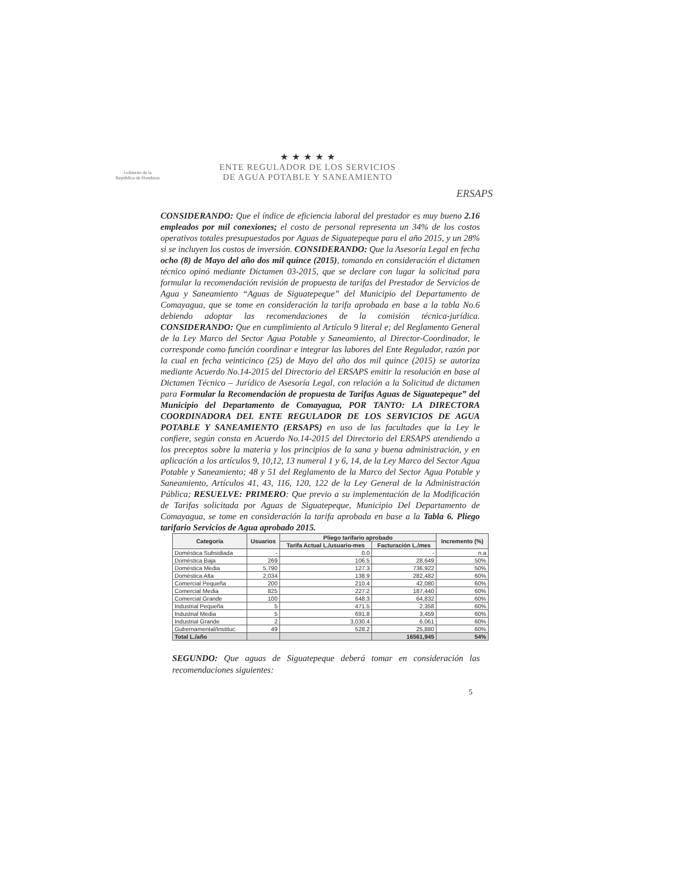Gobierno de la
República de Honduras
★ ★ ★ ★ ★
ENTE REGULADOR DE LOS SERVICIOS
DE AGUA POTABLE Y SANEAMIENTO
ERSAPS
CONSIDERANDO: Que el índice de eficiencia laboral del prestador es muy bueno 2.16 empleados por mil conexiones; el costo de personal representa un 34% de los costos operativos totales presupuestados por Aguas de Siguatepeque para el año 2015, y un 28% si se incluyen los costos de inversión. CONSIDERANDO: Que la Asesoría Legal en fecha ocho (8) de Mayo del año dos mil quince (2015), tomando en consideración el dictamen técnico opinó mediante Dictamen 03-2015, que se declare con lugar la solicitud para formular la recomendación revisión de propuesta de tarifas del Prestador de Servicios de Agua y Saneamiento “Aguas de Siguatepeque” del Municipio del Departamento de Comayagua, que se tome en consideración la tarifa aprobada en base a la tabla No.6 debiendo adoptar las recomendaciones de la comisión técnica-jurídica. CONSIDERANDO: Que en cumplimiento al Artículo 9 literal e; del Reglamento General de la Ley Marco del Sector Agua Potable y Saneamiento, al Director-Coordinador, le corresponde como función coordinar e integrar las labores del Ente Regulador, razón por la cual en fecha veinticinco (25) de Mayo del año dos mil quince (2015) se autoriza mediante Acuerdo No.14-2015 del Directorio del ERSAPS emitir la resolución en base al Dictamen Técnico – Jurídico de Asesoría Legal, con relación a la Solicitud de dictamen para Formular la Recomendación de propuesta de Tarifas Aguas de Siguatepeque” del Municipio del Departamento de Comayagua, POR TANTO: LA DIRECTORA COORDINADORA DEL ENTE REGULADOR DE LOS SERVICIOS DE AGUA POTABLE Y SANEAMIENTO (ERSAPS) en uso de las facultades que la Ley le confiere, según consta en Acuerdo No.14-2015 del Directorio del ERSAPS atendiendo a los preceptos sobre la materia y los principios de la sana y buena administración, y en aplicación a los artículos 9, 10,12, 13 numeral 1 y 6, 14, de la Ley Marco del Sector Agua Potable y Saneamiento; 48 y 51 del Reglamento de la Marco del Sector Agua Potable y Saneamiento, Artículos 41, 43, 116, 120, 122 de la Ley General de la Administración Pública; RESUELVE: PRIMERO: Que previo a su implementación de la Modificación de Tarifas solicitada por Aguas de Siguatepeque, Municipio Del Departamento de Comayagua, se tome en consideración la tarifa aprobada en base a la Tabla 6. Pliego tarifario Servicios de Agua aprobado 2015.
| Categoria | Usuarios | Pliego tarifario aprobado | | Incremento (%) |
| --- | --- | --- | --- | --- |
| | | Tarifa Actual L./usuario-mes | Facturación L./mes | |
| Doméstica Subsidiada | - | 0.0 | - | n.a |
| Doméstica Baja | 269 | 106.5 | 28,649 | 50% |
| Doméstica Media | 5,790 | 127.3 | 736,922 | 50% |
| Doméstica Alta | 2,034 | 138.9 | 282,482 | 60% |
| Comercial Pequeña | 200 | 210.4 | 42,080 | 60% |
| Comercial Media | 825 | 227.2 | 187,440 | 60% |
| Comercial Grande | 100 | 648.3 | 64,832 | 60% |
| Industrial Pequeña | 5 | 471.5 | 2,358 | 60% |
| Industrial Media | 5 | 691.8 | 3,459 | 60% |
| Industrial Grande | 2 | 3,030.4 | 6,061 | 60% |
| Gubernamental/Instituc. | 49 | 528.2 | 25,880 | 60% |
| Total L./año | | | 16561,945 | 54% |
SEGUNDO: Que aguas de Siguatepeque deberá tomar en consideración las recomendaciones siguientes:
5